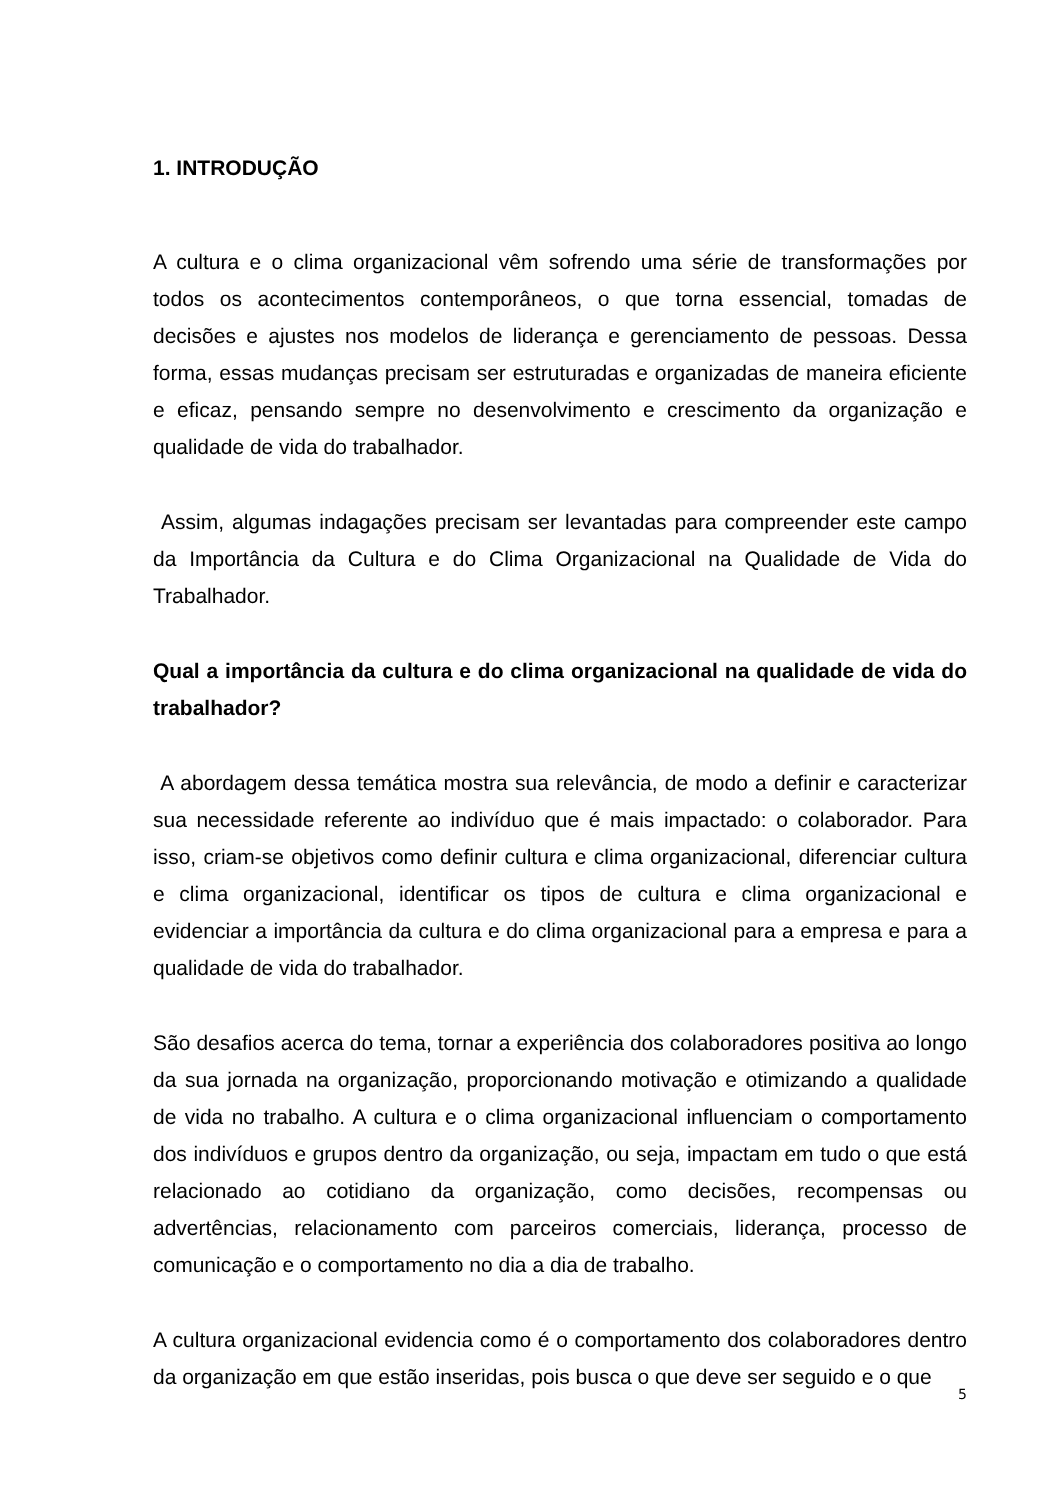1. INTRODUÇÃO
A cultura e o clima organizacional vêm sofrendo uma série de transformações por todos os acontecimentos contemporâneos, o que torna essencial, tomadas de decisões e ajustes nos modelos de liderança e gerenciamento de pessoas. Dessa forma, essas mudanças precisam ser estruturadas e organizadas de maneira eficiente e eficaz, pensando sempre no desenvolvimento e crescimento da organização e qualidade de vida do trabalhador.
Assim, algumas indagações precisam ser levantadas para compreender este campo da Importância da Cultura e do Clima Organizacional na Qualidade de Vida do Trabalhador.
Qual a importância da cultura e do clima organizacional na qualidade de vida do trabalhador?
A abordagem dessa temática mostra sua relevância, de modo a definir e caracterizar sua necessidade referente ao indivíduo que é mais impactado: o colaborador. Para isso, criam-se objetivos como definir cultura e clima organizacional, diferenciar cultura e clima organizacional, identificar os tipos de cultura e clima organizacional e evidenciar a importância da cultura e do clima organizacional para a empresa e para a qualidade de vida do trabalhador.
São desafios acerca do tema, tornar a experiência dos colaboradores positiva ao longo da sua jornada na organização, proporcionando motivação e otimizando a qualidade de vida no trabalho. A cultura e o clima organizacional influenciam o comportamento dos indivíduos e grupos dentro da organização, ou seja, impactam em tudo o que está relacionado ao cotidiano da organização, como decisões, recompensas ou advertências, relacionamento com parceiros comerciais, liderança, processo de comunicação e o comportamento no dia a dia de trabalho.
A cultura organizacional evidencia como é o comportamento dos colaboradores dentro da organização em que estão inseridas, pois busca o que deve ser seguido e o que
5